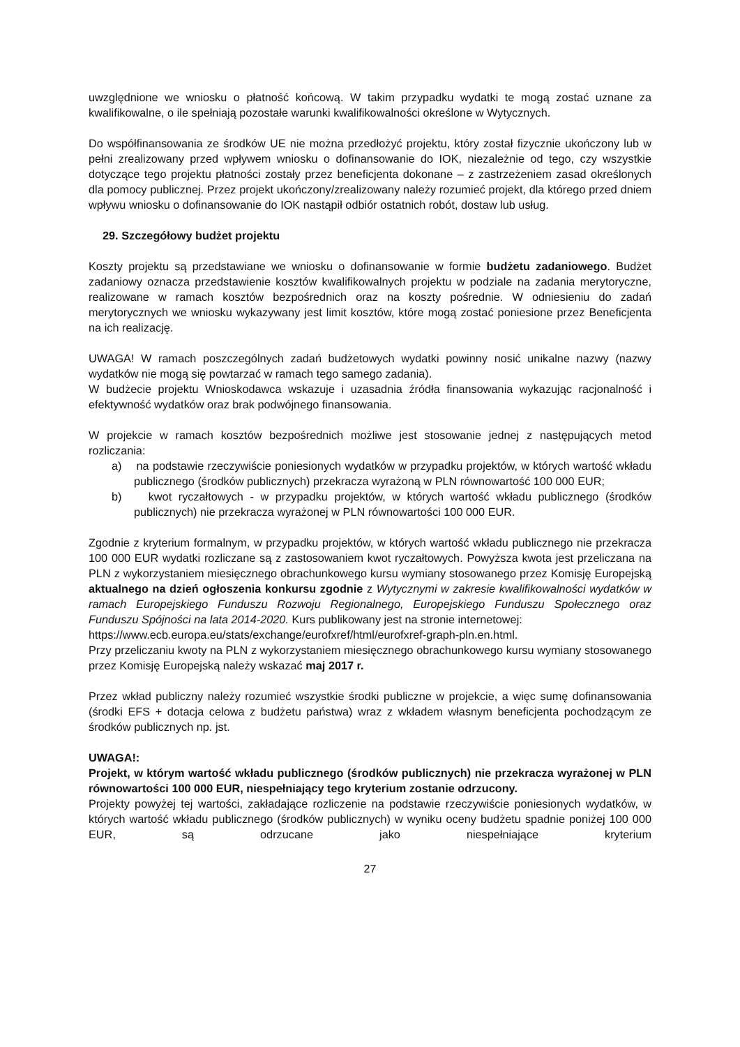uwzględnione we wniosku o płatność końcową. W takim przypadku wydatki te mogą zostać uznane za kwalifikowalne, o ile spełniają pozostałe warunki kwalifikowalności określone w Wytycznych.
Do współfinansowania ze środków UE nie można przedłożyć projektu, który został fizycznie ukończony lub w pełni zrealizowany przed wpływem wniosku o dofinansowanie do IOK, niezależnie od tego, czy wszystkie dotyczące tego projektu płatności zostały przez beneficjenta dokonane – z zastrzeżeniem zasad określonych dla pomocy publicznej. Przez projekt ukończony/zrealizowany należy rozumieć projekt, dla którego przed dniem wpływu wniosku o dofinansowanie do IOK nastąpił odbiór ostatnich robót, dostaw lub usług.
29. Szczegółowy budżet projektu
Koszty projektu są przedstawiane we wniosku o dofinansowanie w formie budżetu zadaniowego. Budżet zadaniowy oznacza przedstawienie kosztów kwalifikowalnych projektu w podziale na zadania merytoryczne, realizowane w ramach kosztów bezpośrednich oraz na koszty pośrednie. W odniesieniu do zadań merytorycznych we wniosku wykazywany jest limit kosztów, które mogą zostać poniesione przez Beneficjenta na ich realizację.
UWAGA! W ramach poszczególnych zadań budżetowych wydatki powinny nosić unikalne nazwy (nazwy wydatków nie mogą się powtarzać w ramach tego samego zadania).
W budżecie projektu Wnioskodawca wskazuje i uzasadnia źródła finansowania wykazując racjonalność i efektywność wydatków oraz brak podwójnego finansowania.
W projekcie w ramach kosztów bezpośrednich możliwe jest stosowanie jednej z następujących metod rozliczania:
a) na podstawie rzeczywiście poniesionych wydatków w przypadku projektów, w których wartość wkładu publicznego (środków publicznych) przekracza wyrażoną w PLN równowartość 100 000 EUR;
b) kwot ryczałtowych - w przypadku projektów, w których wartość wkładu publicznego (środków publicznych) nie przekracza wyrażonej w PLN równowartości 100 000 EUR.
Zgodnie z kryterium formalnym, w przypadku projektów, w których wartość wkładu publicznego nie przekracza 100 000 EUR wydatki rozliczane są z zastosowaniem kwot ryczałtowych. Powyższa kwota jest przeliczana na PLN z wykorzystaniem miesięcznego obrachunkowego kursu wymiany stosowanego przez Komisję Europejską aktualnego na dzień ogłoszenia konkursu zgodnie z Wytycznymi w zakresie kwalifikowalności wydatków w ramach Europejskiego Funduszu Rozwoju Regionalnego, Europejskiego Funduszu Społecznego oraz Funduszu Spójności na lata 2014-2020. Kurs publikowany jest na stronie internetowej:
https://www.ecb.europa.eu/stats/exchange/eurofxref/html/eurofxref-graph-pln.en.html.
Przy przeliczaniu kwoty na PLN z wykorzystaniem miesięcznego obrachunkowego kursu wymiany stosowanego przez Komisję Europejską należy wskazać maj 2017 r.
Przez wkład publiczny należy rozumieć wszystkie środki publiczne w projekcie, a więc sumę dofinansowania (środki EFS + dotacja celowa z budżetu państwa) wraz z wkładem własnym beneficjenta pochodzącym ze środków publicznych np. jst.
UWAGA!:
Projekt, w którym wartość wkładu publicznego (środków publicznych) nie przekracza wyrażonej w PLN równowartości 100 000 EUR, niespełniający tego kryterium zostanie odrzucony.
Projekty powyżej tej wartości, zakładające rozliczenie na podstawie rzeczywiście poniesionych wydatków, w których wartość wkładu publicznego (środków publicznych) w wyniku oceny budżetu spadnie poniżej 100 000 EUR, są odrzucane jako niespełniające kryterium
27